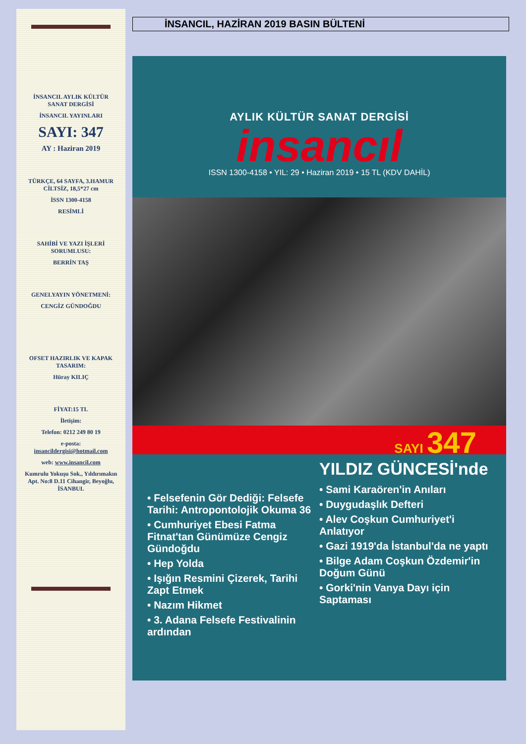İNSANCIL AYLIK KÜLTÜR SANAT DERGİSİ
İNSANCIL YAYINLARI
SAYI: 347
AY : Haziran 2019
TÜRKÇE, 64 SAYFA, 3.HAMUR CİLTSİZ, 18,5*27 cm
İSSN 1300-4158
RESİMLİ
SAHİBİ VE YAZI İŞLERİ SORUMLUSU:
BERRİN TAŞ
GENELYAYIN YÖNETMENİ:
CENGİZ GÜNDOĞDU
OFSET HAZIRLIK VE KAPAK TASARIM:
Hüray KILIÇ
FİYAT:15 TL
İletişim:
Telefon: 0212 249 80 19
e-posta: insancildergisi@hotmail.com
web: www.insancil.com
Kumrulu Yokuşu Sok., Yıldırımakın Apt. No:8 D.11 Cihangir, Beyoğlu, İSANBUL
İNSANCIL, HAZİRAN 2019 BASIN BÜLTENİ
AYLIK KÜLTÜR SANAT DERGİSİ
insancıl
ISSN 1300-4158 • YIL: 29 • Haziran 2019 • 15 TL (KDV DAHİL)
SAYI 347
• Felsefenin Gör Dediği: Felsefe Tarihi: Antropontolojik Okuma 36
• Cumhuriyet Ebesi Fatma Fitnat'tan Günümüze Cengiz Gündoğdu
• Hep Yolda
• Işığın Resmini Çizerek, Tarihi Zapt Etmek
• Nazım Hikmet
• 3. Adana Felsefe Festivalinin ardından
YILDIZ GÜNCESİ'nde
• Sami Karaören'in Anıları
• Duygudaşlık Defteri
• Alev Coşkun Cumhuriyet'i Anlatıyor
• Gazi 1919'da İstanbul'da ne yaptı
• Bilge Adam Coşkun Özdemir'in Doğum Günü
• Gorki'nin Vanya Dayı için Saptaması